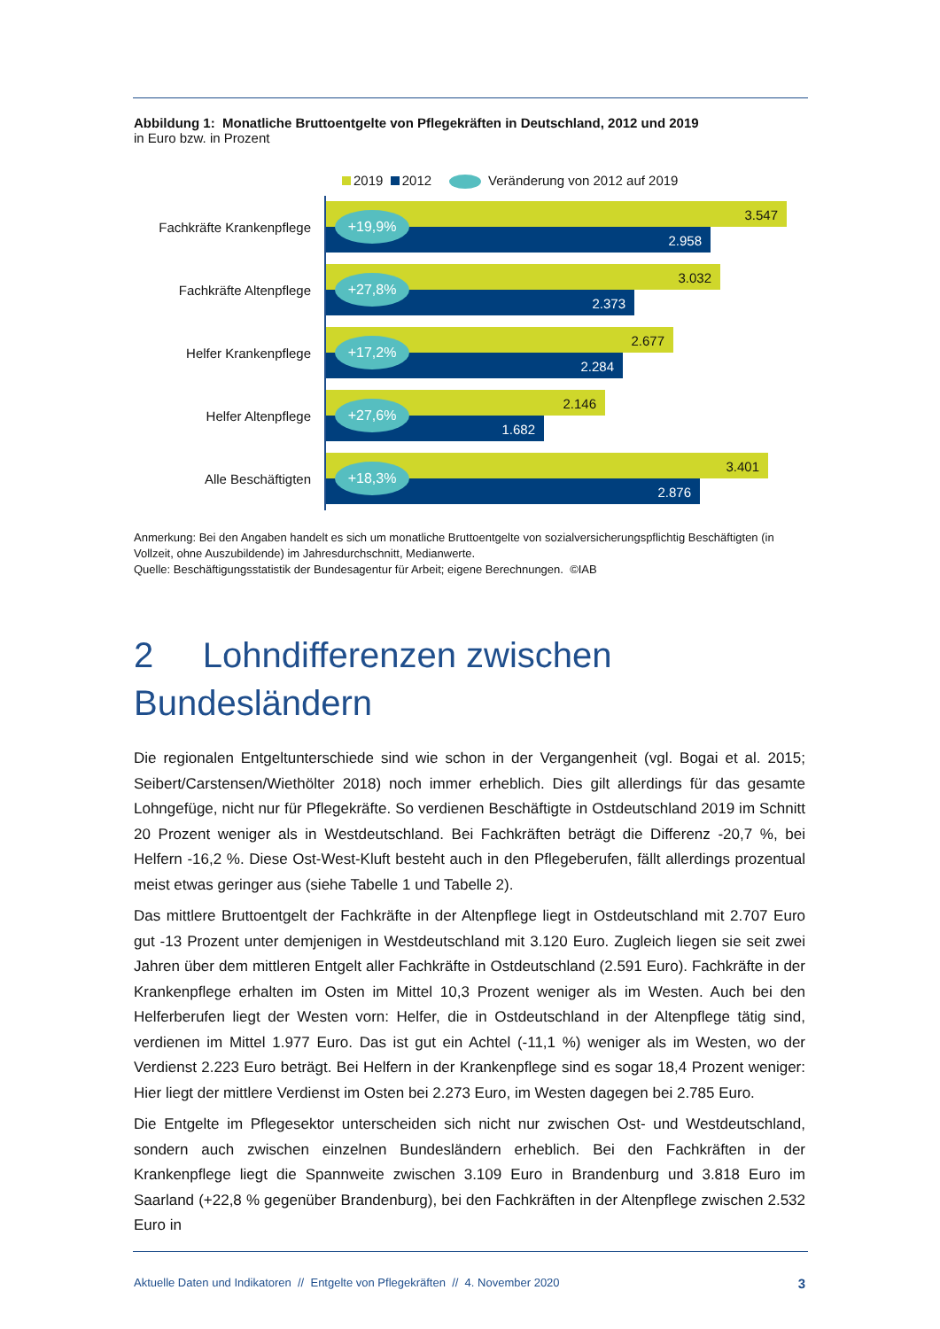Abbildung 1: Monatliche Bruttoentgelte von Pflegekräften in Deutschland, 2012 und 2019
in Euro bzw. in Prozent
2019 2012 Veränderung von 2012 auf 2019
Fachkräfte Krankenpflege
3.547
2.958
+19,9%
Fachkräfte Altenpflege
3.032
2.373
+27,8%
Helfer Krankenpflege
2.677
2.284
+17,2%
Helfer Altenpflege
2.146
1.682
+27,6%
Alle Beschäftigten
3.401
2.876
+18,3%
Anmerkung: Bei den Angaben handelt es sich um monatliche Bruttoentgelte von sozialversicherungspflichtig Beschäftigten (in Vollzeit, ohne Auszubildende) im Jahresdurchschnitt, Medianwerte.
Quelle: Beschäftigungsstatistik der Bundesagentur für Arbeit; eigene Berechnungen. ©IAB
2 Lohndifferenzen zwischen
Bundesländern
Die regionalen Entgeltunterschiede sind wie schon in der Vergangenheit (vgl. Bogai et al. 2015; Seibert/Carstensen/Wiethölter 2018) noch immer erheblich. Dies gilt allerdings für das gesamte Lohngefüge, nicht nur für Pflegekräfte. So verdienen Beschäftigte in Ostdeutschland 2019 im Schnitt 20 Prozent weniger als in Westdeutschland. Bei Fachkräften beträgt die Differenz -20,7 %, bei Helfern -16,2 %. Diese Ost-West-Kluft besteht auch in den Pflegeberufen, fällt allerdings prozentual meist etwas geringer aus (siehe Tabelle 1 und Tabelle 2).
Das mittlere Bruttoentgelt der Fachkräfte in der Altenpflege liegt in Ostdeutschland mit 2.707 Euro gut -13 Prozent unter demjenigen in Westdeutschland mit 3.120 Euro. Zugleich liegen sie seit zwei Jahren über dem mittleren Entgelt aller Fachkräfte in Ostdeutschland (2.591 Euro). Fachkräfte in der Krankenpflege erhalten im Osten im Mittel 10,3 Prozent weniger als im Westen. Auch bei den Helferberufen liegt der Westen vorn: Helfer, die in Ostdeutschland in der Altenpflege tätig sind, verdienen im Mittel 1.977 Euro. Das ist gut ein Achtel (-11,1 %) weniger als im Westen, wo der Verdienst 2.223 Euro beträgt. Bei Helfern in der Krankenpflege sind es sogar 18,4 Prozent weniger: Hier liegt der mittlere Verdienst im Osten bei 2.273 Euro, im Westen dagegen bei 2.785 Euro.
Die Entgelte im Pflegesektor unterscheiden sich nicht nur zwischen Ost- und Westdeutschland, sondern auch zwischen einzelnen Bundesländern erheblich. Bei den Fachkräften in der Krankenpflege liegt die Spannweite zwischen 3.109 Euro in Brandenburg und 3.818 Euro im Saarland (+22,8 % gegenüber Brandenburg), bei den Fachkräften in der Altenpflege zwischen 2.532 Euro in
Aktuelle Daten und Indikatoren // Entgelte von Pflegekräften // 4. November 2020 3